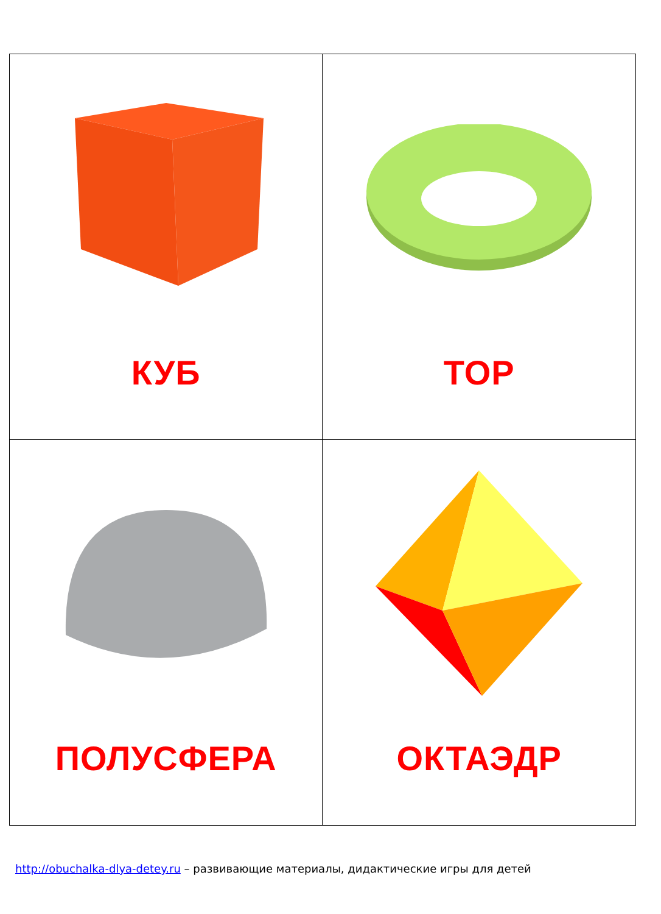| КУБ | ТОР |
| ПОЛУСФЕРА | ОКТАЭДР |
http://obuchalka-dlya-detey.ru – развивающие материалы, дидактические игры для детей